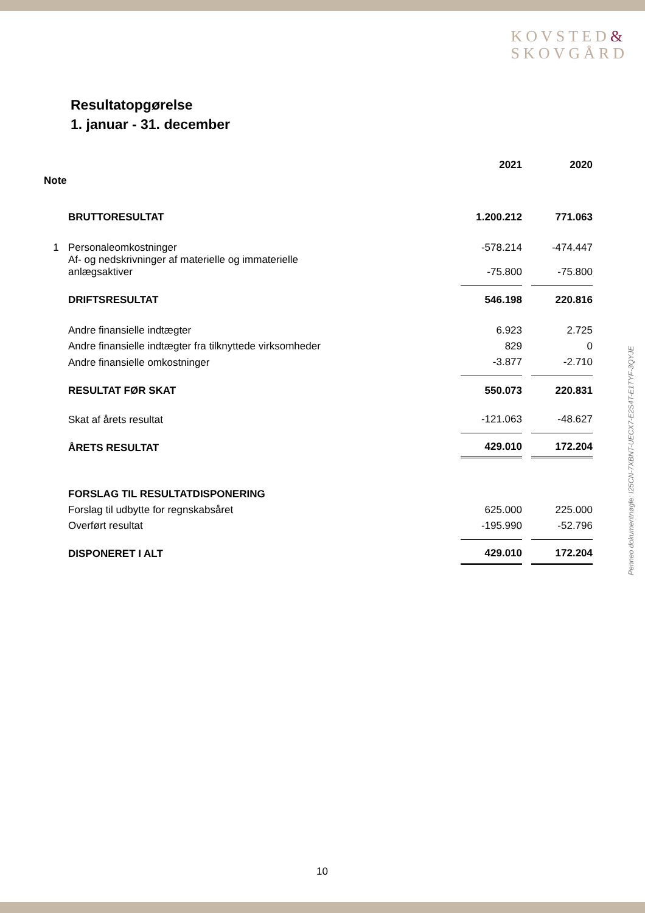KOVSTED&
SKOVGÅRD
Resultatopgørelse
1. januar - 31. december
| | | 2021 | | 2020 |
| Note | | | | |
| | BRUTTORESULTAT | 1.200.212 | | 771.063 |
| 1 | Personaleomkostninger | -578.214 | | -474.447 |
| | Af- og nedskrivninger af materielle og immaterielle anlægsaktiver | -75.800 | | -75.800 |
| | DRIFTSRESULTAT | 546.198 | | 220.816 |
| | Andre finansielle indtægter | 6.923 | | 2.725 |
| | Andre finansielle indtægter fra tilknyttede virksomheder | 829 | | 0 |
| | Andre finansielle omkostninger | -3.877 | | -2.710 |
| | RESULTAT FØR SKAT | 550.073 | | 220.831 |
| | Skat af årets resultat | -121.063 | | -48.627 |
| | ÅRETS RESULTAT | 429.010 | | 172.204 |
| | FORSLAG TIL RESULTATDISPONERING | | | |
| | Forslag til udbytte for regnskabsåret | 625.000 | | 225.000 |
| | Overført resultat | -195.990 | | -52.796 |
| | DISPONERET I ALT | 429.010 | | 172.204 |
Penneo dokumentnøgle: I25CN-7XBNT-UECX7-E2S4T-E1TYF-3QYJE
10